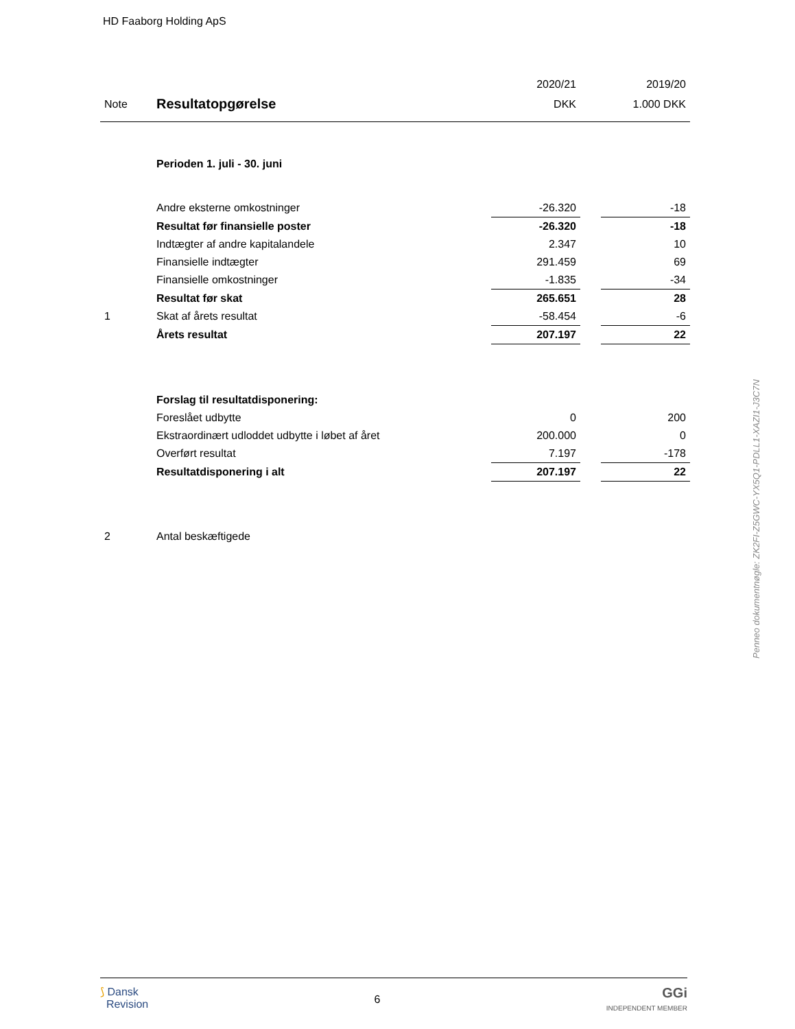HD Faaborg Holding ApS
| | | 2020/21 | | 2019/20 |
| Note | Resultatopgørelse | DKK | | 1.000 DKK |
| | Perioden 1. juli - 30. juni | | | |
| | Andre eksterne omkostninger | -26.320 | | -18 |
| | Resultat før finansielle poster | -26.320 | | -18 |
| | Indtægter af andre kapitalandele | 2.347 | | 10 |
| | Finansielle indtægter | 291.459 | | 69 |
| | Finansielle omkostninger | -1.835 | | -34 |
| | Resultat før skat | 265.651 | | 28 |
| 1 | Skat af årets resultat | -58.454 | | -6 |
| | Årets resultat | 207.197 | | 22 |
| | Forslag til resultatdisponering: | | | |
| | Foreslået udbytte | 0 | | 200 |
| | Ekstraordinært udloddet udbytte i løbet af året | 200.000 | | 0 |
| | Overført resultat | 7.197 | | -178 |
| | Resultatdisponering i alt | 207.197 | | 22 |
| 2 | Antal beskæftigede | | | |
Penneo dokumentnøgle: ZK2FI-Z5GWC-YX5Q1-PDLL1-XAZI1-J3C7N
⟆ Dansk
Revision
6
GGi
INDEPENDENT MEMBER